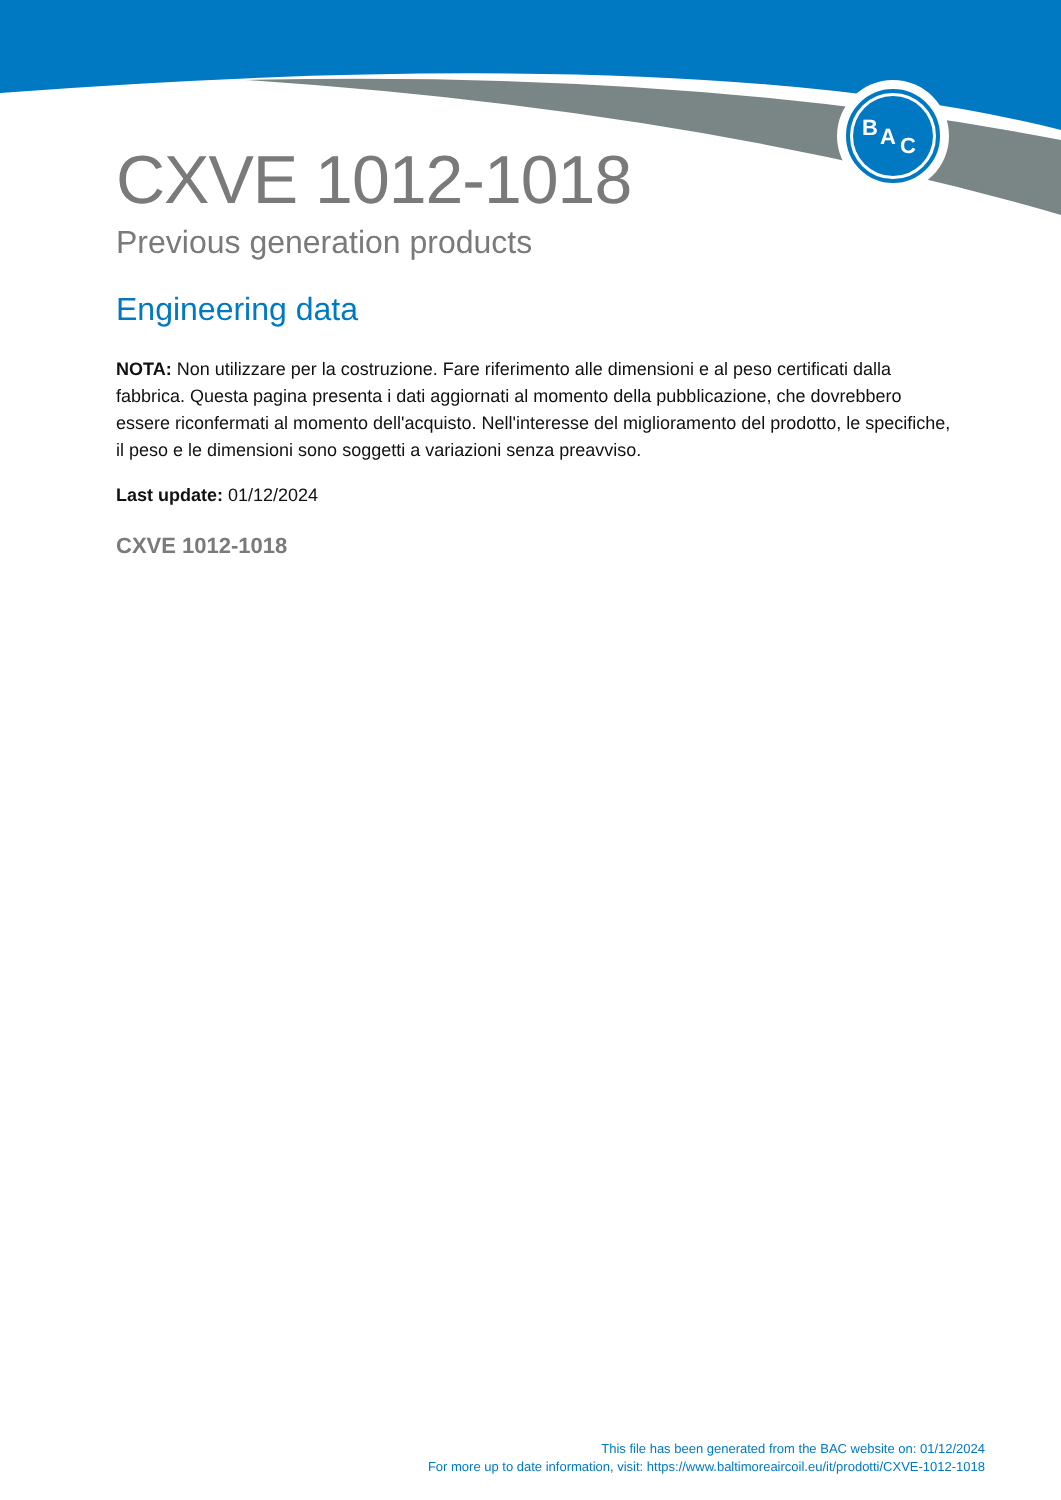B
A
C
CXVE 1012-1018
Previous generation products
Engineering data
NOTA: Non utilizzare per la costruzione. Fare riferimento alle dimensioni e al peso certificati dalla fabbrica. Questa pagina presenta i dati aggiornati al momento della pubblicazione, che dovrebbero essere riconfermati al momento dell'acquisto. Nell'interesse del miglioramento del prodotto, le specifiche, il peso e le dimensioni sono soggetti a variazioni senza preavviso.
Last update: 01/12/2024
CXVE 1012-1018
This file has been generated from the BAC website on: 01/12/2024
For more up to date information, visit: https://www.baltimoreaircoil.eu/it/prodotti/CXVE-1012-1018